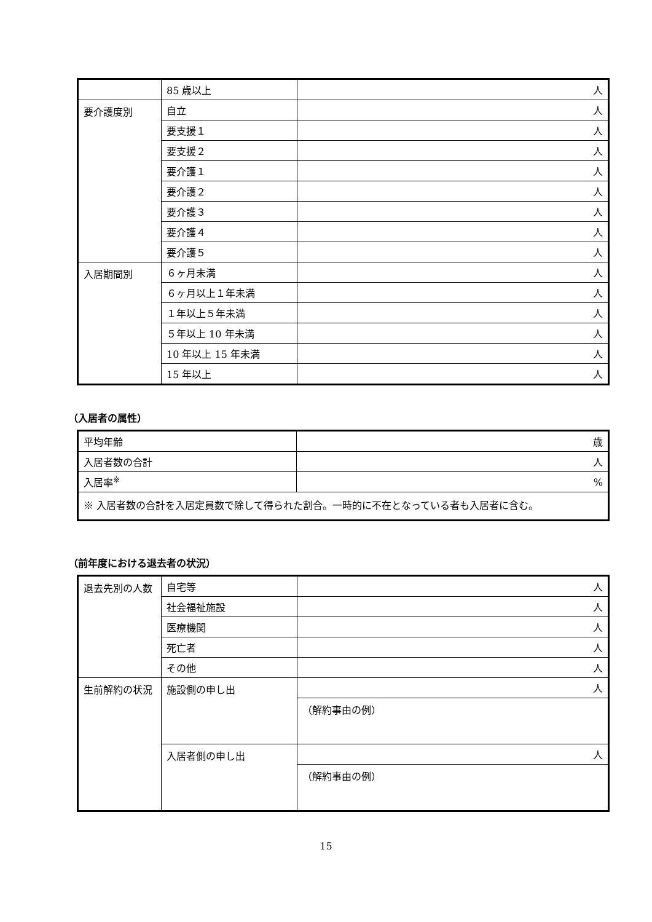| | 85 歳以上 | 人 |
| 要介護度別 | 自立 | 人 |
| | 要支援１ | 人 |
| | 要支援２ | 人 |
| | 要介護１ | 人 |
| | 要介護２ | 人 |
| | 要介護３ | 人 |
| | 要介護４ | 人 |
| | 要介護５ | 人 |
| 入居期間別 | ６ヶ月未満 | 人 |
| | ６ヶ月以上１年未満 | 人 |
| | １年以上５年未満 | 人 |
| | ５年以上 10 年未満 | 人 |
| | 10 年以上 15 年未満 | 人 |
| | 15 年以上 | 人 |
（入居者の属性）
| 平均年齢 | 歳 |
| 入居者数の合計 | 人 |
| 入居率<sup>※</sup> | % |
| ※ 入居者数の合計を入居定員数で除して得られた割合。一時的に不在となっている者も入居者に含む。 | |
（前年度における退去者の状況）
| 退去先別の人数 | 自宅等 | 人 |
| | 社会福祉施設 | 人 |
| | 医療機関 | 人 |
| | 死亡者 | 人 |
| | その他 | 人 |
| 生前解約の状況 | 施設側の申し出 | 人 |
| | | （解約事由の例） |
| | 入居者側の申し出 | 人 |
| | | （解約事由の例） |
15